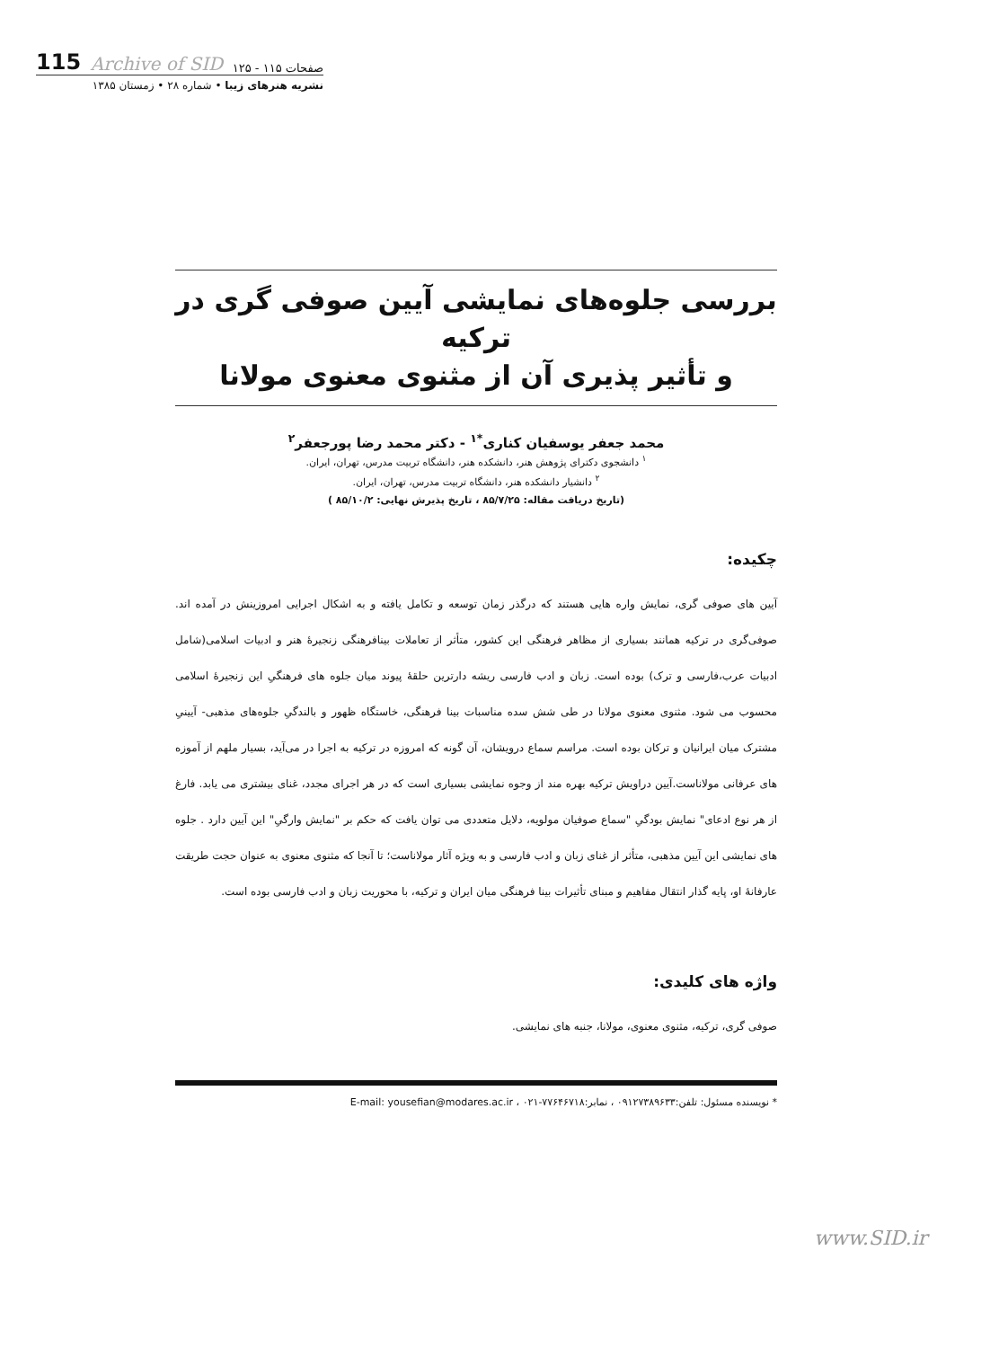صفحات ۱۱۵ - ۱۲۵ Archive of SID 115
نشریه هنرهای زیبا • شماره ۲۸ • زمستان ۱۳۸۵
بررسی جلوه‌های نمایشی آیین صوفی گری در ترکیه
و تأثیر پذیری آن از مثنوی معنوی مولانا
محمد جعفر یوسفیان کناری<sup>*۱</sup> - دکتر محمد رضا پورجعفر<sup>۲</sup>
<sup>۱</sup> دانشجوی دکترای پژوهش هنر، دانشکده هنر، دانشگاه تربیت مدرس، تهران، ایران.
<sup>۲</sup> دانشیار دانشکده هنر، دانشگاه تربیت مدرس، تهران، ایران.
(تاریخ دریافت مقاله: ۸۵/۷/۲۵ ، تاریخ پذیرش نهایی: ۸۵/۱۰/۲ )
چکیده:
آیین های صوفی گری، نمایش واره هایی هستند که درگذر زمان توسعه و تکامل یافته و به اشکال اجرایی امروزینش در آمده اند. صوفی‌گری در ترکیه همانند بسیاری از مظاهر فرهنگی این کشور، متأثر از تعاملات بینافرهنگی زنجیرۀ هنر و ادبیات اسلامی(شامل ادبیات عرب،فارسی و ترک) بوده است. زبان و ادب فارسی ریشه دارترین حلقۀ پیوند میان جلوه های فرهنگیِ این زنجیرۀ اسلامی محسوب می شود. مثنوی معنوی مولانا در طی شش سده مناسبات بینا فرهنگی، خاستگاه ظهور و بالندگیِ جلوه‌های مذهبی- آیینیِ مشترک میان ایرانیان و ترکان بوده است. مراسم سماع درویشان، آن گونه که امروزه در ترکیه به اجرا در می‌آید، بسیار ملهم از آموزه های عرفانی مولاناست.آیین دراویش ترکیه بهره مند از وجوه نمایشی بسیاری است که در هر اجرای مجدد، غنای بیشتری می یابد. فارغ از هر نوع ادعای" نمایش بودگیِ "سماع صوفیان مولویه، دلایل متعددی می توان یافت که حکم بر "نمایش وارگیِ" این آیین دارد . جلوه های نمایشی این آیین مذهبی، متأثر از غنای زبان و ادب فارسی و به ویژه آثار مولاناست؛ تا آنجا که مثنوی معنوی به عنوان حجت طریقت عارفانۀ او، پایه گذار انتقال مفاهیم و مبنای تأثیرات بینا فرهنگی میان ایران و ترکیه، با محوریت زبان و ادب فارسی بوده است.
واژه های کلیدی:
صوفی گری، ترکیه، مثنوی معنوی، مولانا، جنبه های نمایشی.
* نویسنده مسئول: تلفن:۰۹۱۲۷۳۸۹۶۳۳ ، نمابر:۷۷۶۴۶۷۱۸-۰۲۱ ، E-mail: yousefian@modares.ac.ir
www.SID.ir